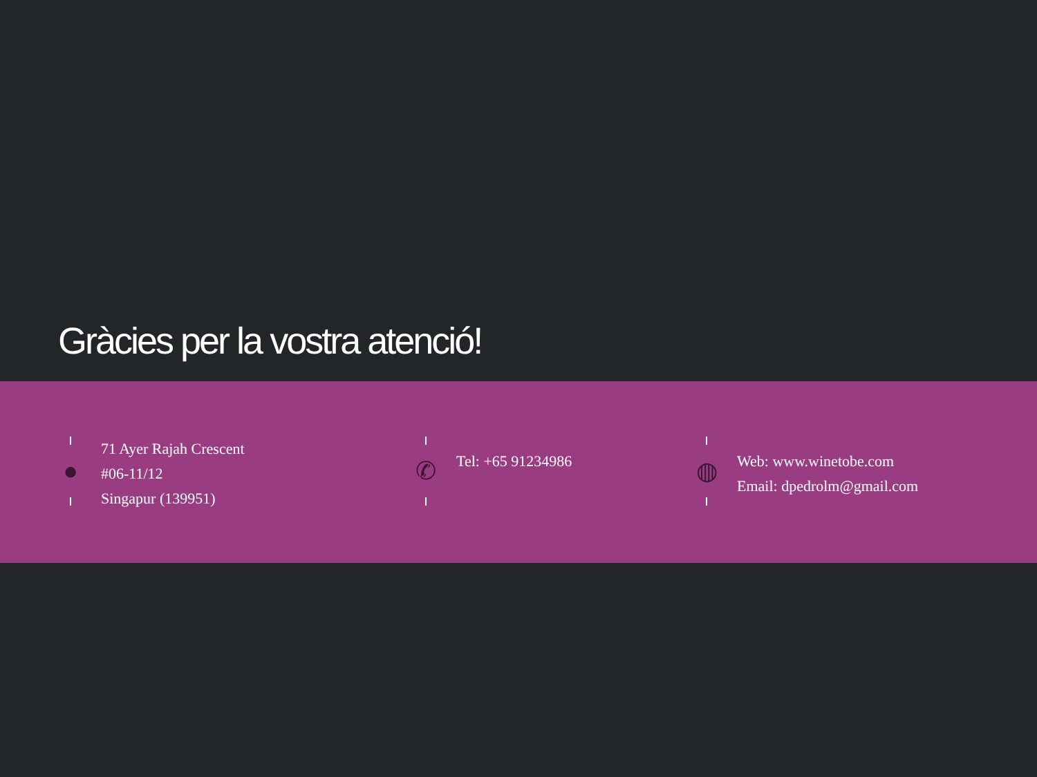Gràcies per la vostra atenció!
●
71 Ayer Rajah Crescent
#06-11/12
Singapur (139951)
✆
Tel: +65 91234986
◍
Web: www.winetobe.com
Email: dpedrolm@gmail.com